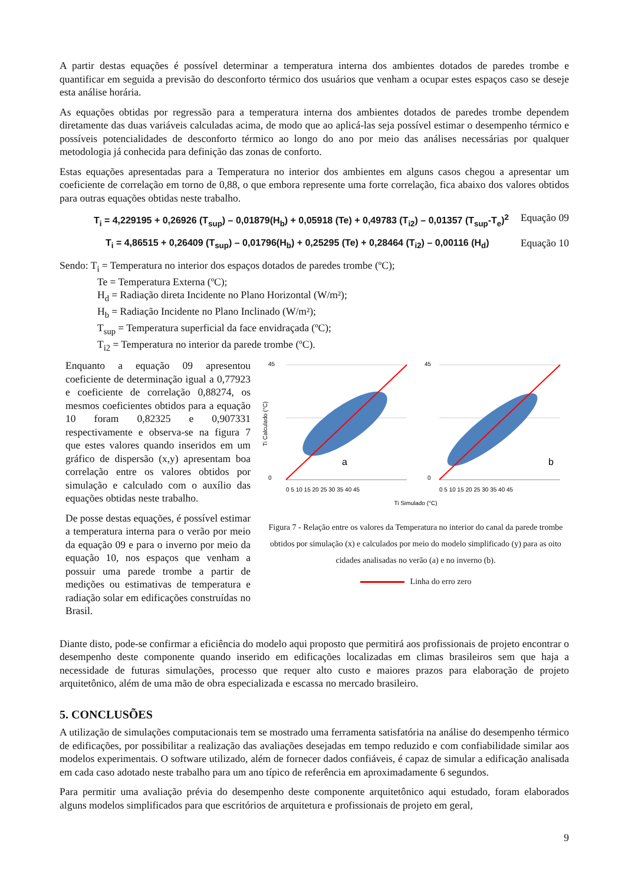A partir destas equações é possível determinar a temperatura interna dos ambientes dotados de paredes trombe e quantificar em seguida a previsão do desconforto térmico dos usuários que venham a ocupar estes espaços caso se deseje esta análise horária.
As equações obtidas por regressão para a temperatura interna dos ambientes dotados de paredes trombe dependem diretamente das duas variáveis calculadas acima, de modo que ao aplicá-las seja possível estimar o desempenho térmico e possíveis potencialidades de desconforto térmico ao longo do ano por meio das análises necessárias por qualquer metodologia já conhecida para definição das zonas de conforto.
Estas equações apresentadas para a Temperatura no interior dos ambientes em alguns casos chegou a apresentar um coeficiente de correlação em torno de 0,88, o que embora represente uma forte correlação, fica abaixo dos valores obtidos para outras equações obtidas neste trabalho.
T<sub>i</sub> = 4,229195 + 0,26926 (T<sub>sup</sub>) – 0,01879(H<sub>b</sub>) + 0,05918 (Te) + 0,49783 (T<sub>i2</sub>) – 0,01357 (T<sub>sup</sub>-T<sub>e</sub>)<sup>2</sup> Equação 09
T<sub>i</sub> = 4,86515 + 0,26409 (T<sub>sup</sub>) – 0,01796(H<sub>b</sub>) + 0,25295 (Te) + 0,28464 (T<sub>i2</sub>) – 0,00116 (H<sub>d</sub>) Equação 10
Sendo: T<sub>i</sub> = Temperatura no interior dos espaços dotados de paredes trombe (ºC);
Te = Temperatura Externa (ºC);
H<sub>d</sub> = Radiação direta Incidente no Plano Horizontal (W/m²);
H<sub>b</sub> = Radiação Incidente no Plano Inclinado (W/m²);
T<sub>sup</sub> = Temperatura superficial da face envidraçada (ºC);
T<sub>i2</sub> = Temperatura no interior da parede trombe (ºC).
Enquanto a equação 09 apresentou coeficiente de determinação igual a 0,77923 e coeficiente de correlação 0,88274, os mesmos coeficientes obtidos para a equação 10 foram 0,82325 e 0,907331 respectivamente e observa-se na figura 7 que estes valores quando inseridos em um gráfico de dispersão (x,y) apresentam boa correlação entre os valores obtidos por simulação e calculado com o auxílio das equações obtidas neste trabalho.
De posse destas equações, é possível estimar a temperatura interna para o verão por meio da equação 09 e para o inverno por meio da equação 10, nos espaços que venham a possuir uma parede trombe a partir de medições ou estimativas de temperatura e radiação solar em edificações construídas no Brasil.
Ti Calculado (°C)
45
0
45
0
a
b
0 5 10 15 20 25 30 35 40 45
0 5 10 15 20 25 30 35 40 45
Ti Simulado (°C)
Figura 7 - Relação entre os valores da Temperatura no interior do canal da parede trombe obtidos por simulação (x) e calculados por meio do modelo simplificado (y) para as oito cidades analisadas no verão (a) e no inverno (b).
Linha do erro zero
Diante disto, pode-se confirmar a eficiência do modelo aqui proposto que permitirá aos profissionais de projeto encontrar o desempenho deste componente quando inserido em edificações localizadas em climas brasileiros sem que haja a necessidade de futuras simulações, processo que requer alto custo e maiores prazos para elaboração de projeto arquitetônico, além de uma mão de obra especializada e escassa no mercado brasileiro.
5. CONCLUSÕES
A utilização de simulações computacionais tem se mostrado uma ferramenta satisfatória na análise do desempenho térmico de edificações, por possibilitar a realização das avaliações desejadas em tempo reduzido e com confiabilidade similar aos modelos experimentais. O software utilizado, além de fornecer dados confiáveis, é capaz de simular a edificação analisada em cada caso adotado neste trabalho para um ano típico de referência em aproximadamente 6 segundos.
Para permitir uma avaliação prévia do desempenho deste componente arquitetônico aqui estudado, foram elaborados alguns modelos simplificados para que escritórios de arquitetura e profissionais de projeto em geral,
9